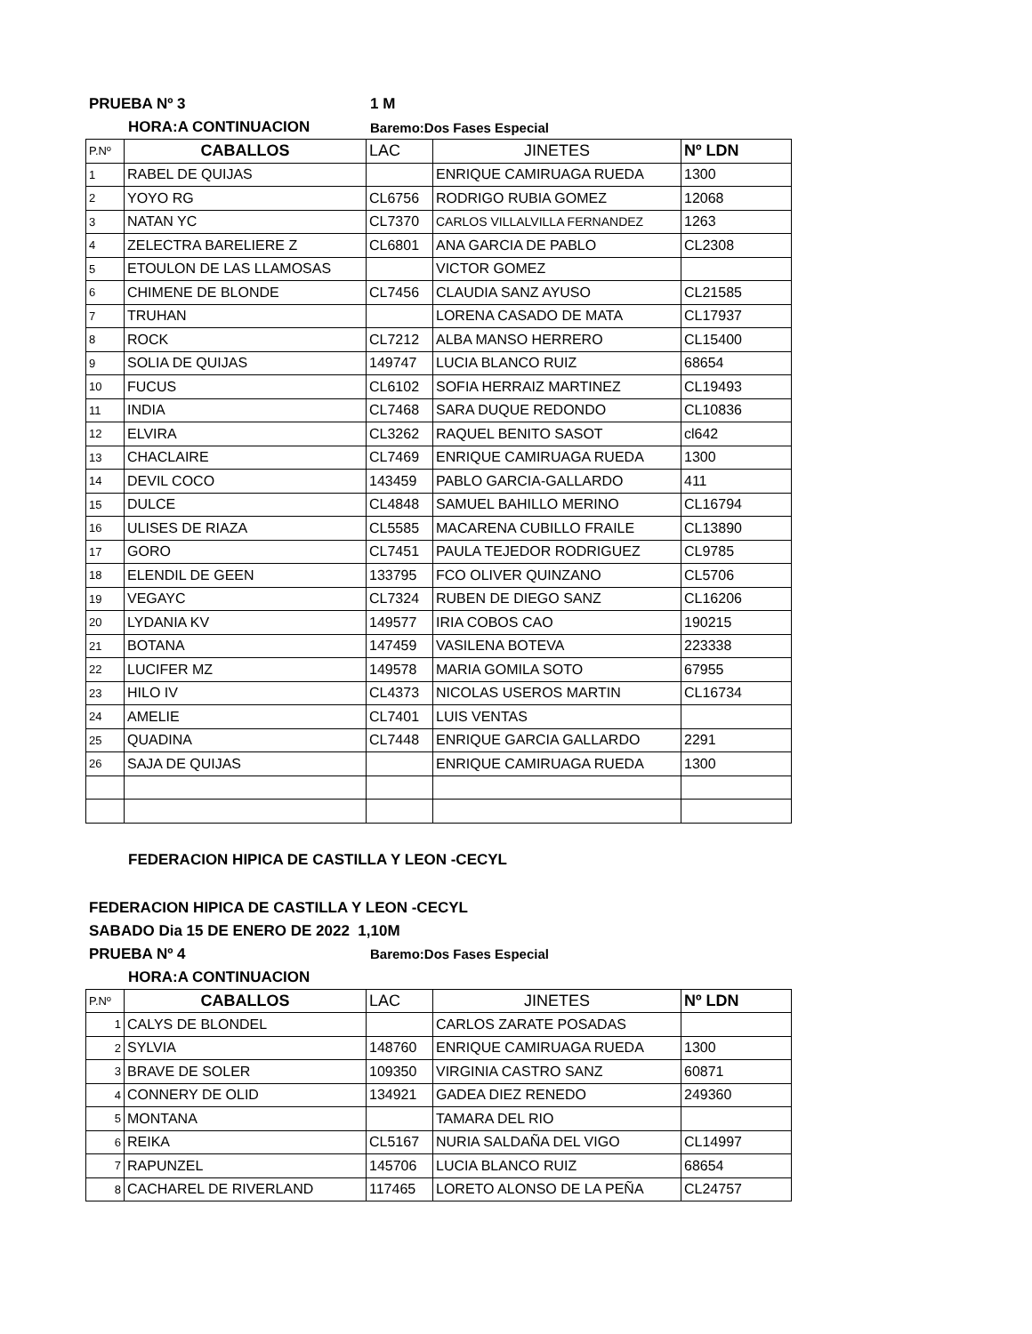PRUEBA Nº 3 1 M
HORA:A CONTINUACION Baremo:Dos Fases Especial
| P.Nº | CABALLOS | LAC | JINETES | Nº LDN |
| --- | --- | --- | --- | --- |
| 1 | RABEL DE QUIJAS | | ENRIQUE CAMIRUAGA RUEDA | 1300 |
| 2 | YOYO RG | CL6756 | RODRIGO RUBIA GOMEZ | 12068 |
| 3 | NATAN YC | CL7370 | CARLOS VILLALVILLA FERNANDEZ | 1263 |
| 4 | ZELECTRA BARELIERE Z | CL6801 | ANA GARCIA DE PABLO | CL2308 |
| 5 | ETOULON DE LAS LLAMOSAS | | VICTOR GOMEZ | |
| 6 | CHIMENE DE BLONDE | CL7456 | CLAUDIA SANZ AYUSO | CL21585 |
| 7 | TRUHAN | | LORENA CASADO DE MATA | CL17937 |
| 8 | ROCK | CL7212 | ALBA MANSO HERRERO | CL15400 |
| 9 | SOLIA DE QUIJAS | 149747 | LUCIA BLANCO RUIZ | 68654 |
| 10 | FUCUS | CL6102 | SOFIA HERRAIZ MARTINEZ | CL19493 |
| 11 | INDIA | CL7468 | SARA DUQUE REDONDO | CL10836 |
| 12 | ELVIRA | CL3262 | RAQUEL BENITO SASOT | cl642 |
| 13 | CHACLAIRE | CL7469 | ENRIQUE CAMIRUAGA RUEDA | 1300 |
| 14 | DEVIL COCO | 143459 | PABLO GARCIA-GALLARDO | 411 |
| 15 | DULCE | CL4848 | SAMUEL BAHILLO MERINO | CL16794 |
| 16 | ULISES DE RIAZA | CL5585 | MACARENA CUBILLO FRAILE | CL13890 |
| 17 | GORO | CL7451 | PAULA TEJEDOR RODRIGUEZ | CL9785 |
| 18 | ELENDIL DE GEEN | 133795 | FCO OLIVER QUINZANO | CL5706 |
| 19 | VEGAYC | CL7324 | RUBEN DE DIEGO SANZ | CL16206 |
| 20 | LYDANIA KV | 149577 | IRIA COBOS CAO | 190215 |
| 21 | BOTANA | 147459 | VASILENA BOTEVA | 223338 |
| 22 | LUCIFER MZ | 149578 | MARIA GOMILA SOTO | 67955 |
| 23 | HILO IV | CL4373 | NICOLAS USEROS MARTIN | CL16734 |
| 24 | AMELIE | CL7401 | LUIS VENTAS | |
| 25 | QUADINA | CL7448 | ENRIQUE GARCIA GALLARDO | 2291 |
| 26 | SAJA DE QUIJAS | | ENRIQUE CAMIRUAGA RUEDA | 1300 |
FEDERACION HIPICA DE CASTILLA Y LEON -CECYL
FEDERACION HIPICA DE CASTILLA Y LEON -CECYL
SABADO Dia 15 DE ENERO DE 2022 1,10M
PRUEBA Nº 4 Baremo:Dos Fases Especial
HORA:A CONTINUACION
| P.Nº | CABALLOS | LAC | JINETES | Nº LDN |
| --- | --- | --- | --- | --- |
| 1 | CALYS DE BLONDEL | | CARLOS ZARATE POSADAS | |
| 2 | SYLVIA | 148760 | ENRIQUE CAMIRUAGA RUEDA | 1300 |
| 3 | BRAVE DE SOLER | 109350 | VIRGINIA CASTRO SANZ | 60871 |
| 4 | CONNERY DE OLID | 134921 | GADEA DIEZ RENEDO | 249360 |
| 5 | MONTANA | | TAMARA DEL RIO | |
| 6 | REIKA | CL5167 | NURIA SALDAÑA DEL VIGO | CL14997 |
| 7 | RAPUNZEL | 145706 | LUCIA BLANCO RUIZ | 68654 |
| 8 | CACHAREL DE RIVERLAND | 117465 | LORETO ALONSO DE LA PEÑA | CL24757 |